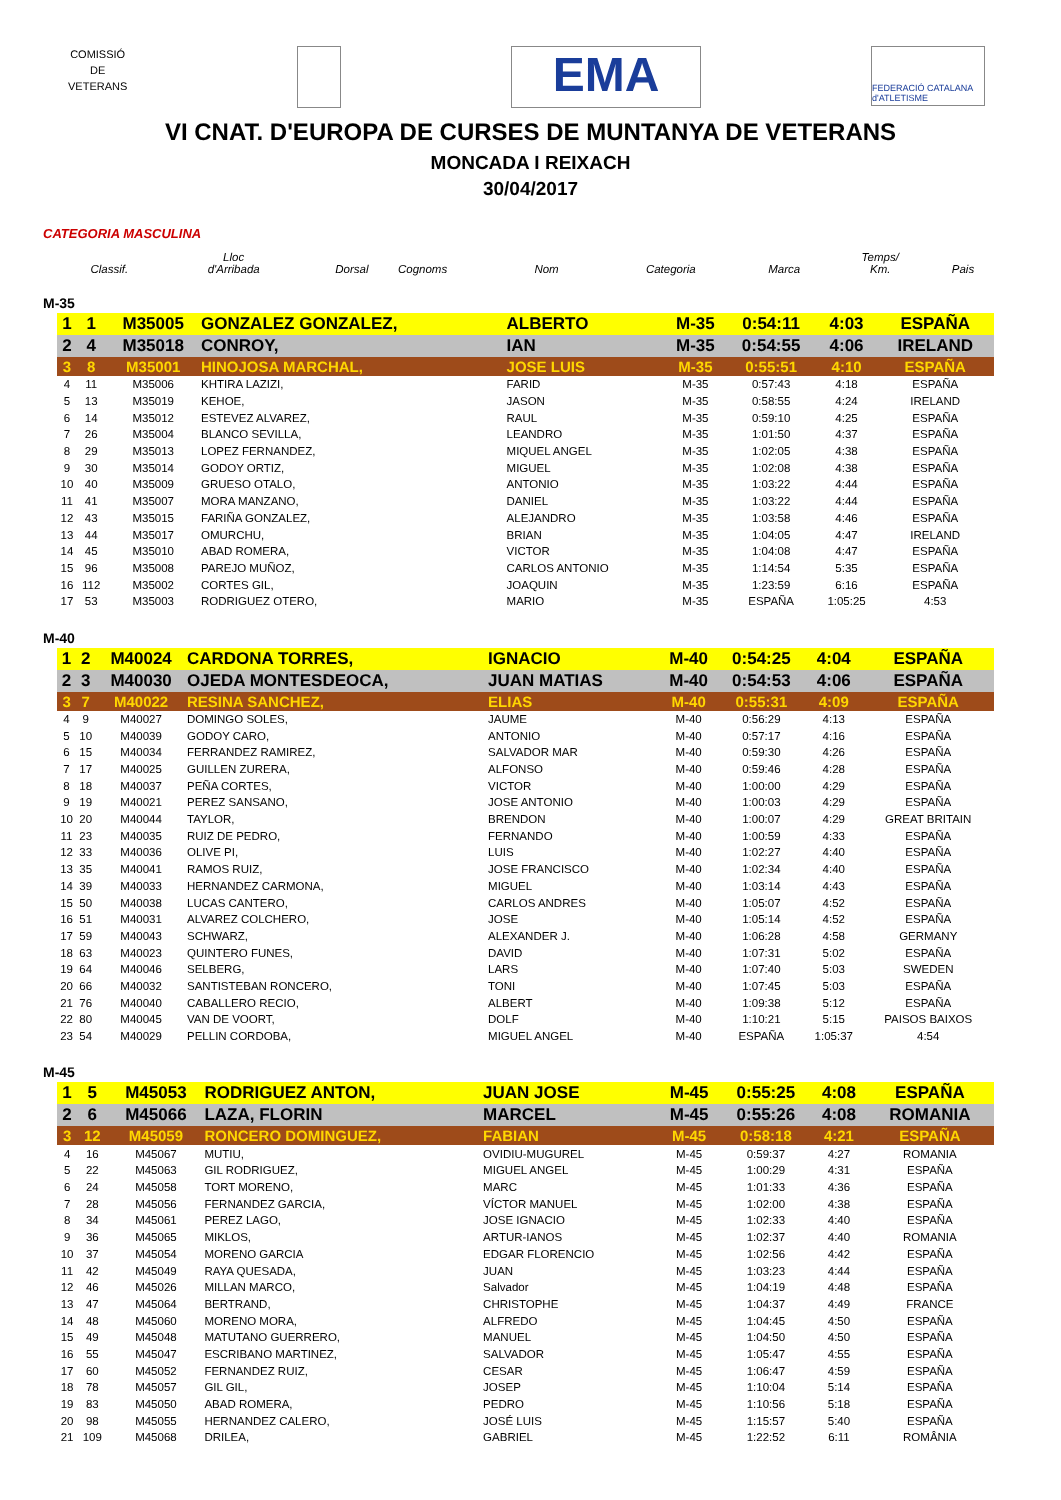COMISSIÓ
DE
VETERANS
EMA
FEDERACIÓ CATALANA d'ATLETISME
VI CNAT. D'EUROPA DE CURSES DE MUNTANYA DE VETERANS
MONCADA I REIXACH
30/04/2017
CATEGORIA MASCULINA
| Classif. | Lloc d'Arribada | Dorsal | Cognoms | Nom | Categoria | Marca | Temps/ Km. | Pais |
| --- | --- | --- | --- | --- | --- | --- | --- | --- |
M-35
| 1 | 1 | M35005 | GONZALEZ GONZALEZ, | ALBERTO | M-35 | 0:54:11 | 4:03 | ESPAÑA |
| 2 | 4 | M35018 | CONROY, | IAN | M-35 | 0:54:55 | 4:06 | IRELAND |
| 3 | 8 | M35001 | HINOJOSA MARCHAL, | JOSE LUIS | M-35 | 0:55:51 | 4:10 | ESPAÑA |
| 4 | 11 | M35006 | KHTIRA LAZIZI, | FARID | M-35 | 0:57:43 | 4:18 | ESPAÑA |
| 5 | 13 | M35019 | KEHOE, | JASON | M-35 | 0:58:55 | 4:24 | IRELAND |
| 6 | 14 | M35012 | ESTEVEZ ALVAREZ, | RAUL | M-35 | 0:59:10 | 4:25 | ESPAÑA |
| 7 | 26 | M35004 | BLANCO SEVILLA, | LEANDRO | M-35 | 1:01:50 | 4:37 | ESPAÑA |
| 8 | 29 | M35013 | LOPEZ FERNANDEZ, | MIQUEL ANGEL | M-35 | 1:02:05 | 4:38 | ESPAÑA |
| 9 | 30 | M35014 | GODOY ORTIZ, | MIGUEL | M-35 | 1:02:08 | 4:38 | ESPAÑA |
| 10 | 40 | M35009 | GRUESO OTALO, | ANTONIO | M-35 | 1:03:22 | 4:44 | ESPAÑA |
| 11 | 41 | M35007 | MORA MANZANO, | DANIEL | M-35 | 1:03:22 | 4:44 | ESPAÑA |
| 12 | 43 | M35015 | FARIÑA GONZALEZ, | ALEJANDRO | M-35 | 1:03:58 | 4:46 | ESPAÑA |
| 13 | 44 | M35017 | OMURCHU, | BRIAN | M-35 | 1:04:05 | 4:47 | IRELAND |
| 14 | 45 | M35010 | ABAD ROMERA, | VICTOR | M-35 | 1:04:08 | 4:47 | ESPAÑA |
| 15 | 96 | M35008 | PAREJO MUÑOZ, | CARLOS ANTONIO | M-35 | 1:14:54 | 5:35 | ESPAÑA |
| 16 | 112 | M35002 | CORTES GIL, | JOAQUIN | M-35 | 1:23:59 | 6:16 | ESPAÑA |
| 17 | 53 | M35003 | RODRIGUEZ OTERO, | MARIO | M-35 | ESPAÑA | 1:05:25 | 4:53 |
M-40
| 1 | 2 | M40024 | CARDONA TORRES, | IGNACIO | M-40 | 0:54:25 | 4:04 | ESPAÑA |
| 2 | 3 | M40030 | OJEDA MONTESDEOCA, | JUAN MATIAS | M-40 | 0:54:53 | 4:06 | ESPAÑA |
| 3 | 7 | M40022 | RESINA SANCHEZ, | ELIAS | M-40 | 0:55:31 | 4:09 | ESPAÑA |
| 4 | 9 | M40027 | DOMINGO SOLES, | JAUME | M-40 | 0:56:29 | 4:13 | ESPAÑA |
| 5 | 10 | M40039 | GODOY CARO, | ANTONIO | M-40 | 0:57:17 | 4:16 | ESPAÑA |
| 6 | 15 | M40034 | FERRANDEZ RAMIREZ, | SALVADOR MAR | M-40 | 0:59:30 | 4:26 | ESPAÑA |
| 7 | 17 | M40025 | GUILLEN ZURERA, | ALFONSO | M-40 | 0:59:46 | 4:28 | ESPAÑA |
| 8 | 18 | M40037 | PEÑA CORTES, | VICTOR | M-40 | 1:00:00 | 4:29 | ESPAÑA |
| 9 | 19 | M40021 | PEREZ SANSANO, | JOSE ANTONIO | M-40 | 1:00:03 | 4:29 | ESPAÑA |
| 10 | 20 | M40044 | TAYLOR, | BRENDON | M-40 | 1:00:07 | 4:29 | GREAT BRITAIN |
| 11 | 23 | M40035 | RUIZ DE PEDRO, | FERNANDO | M-40 | 1:00:59 | 4:33 | ESPAÑA |
| 12 | 33 | M40036 | OLIVE PI, | LUIS | M-40 | 1:02:27 | 4:40 | ESPAÑA |
| 13 | 35 | M40041 | RAMOS RUIZ, | JOSE FRANCISCO | M-40 | 1:02:34 | 4:40 | ESPAÑA |
| 14 | 39 | M40033 | HERNANDEZ CARMONA, | MIGUEL | M-40 | 1:03:14 | 4:43 | ESPAÑA |
| 15 | 50 | M40038 | LUCAS CANTERO, | CARLOS ANDRES | M-40 | 1:05:07 | 4:52 | ESPAÑA |
| 16 | 51 | M40031 | ALVAREZ COLCHERO, | JOSE | M-40 | 1:05:14 | 4:52 | ESPAÑA |
| 17 | 59 | M40043 | SCHWARZ, | ALEXANDER J. | M-40 | 1:06:28 | 4:58 | GERMANY |
| 18 | 63 | M40023 | QUINTERO FUNES, | DAVID | M-40 | 1:07:31 | 5:02 | ESPAÑA |
| 19 | 64 | M40046 | SELBERG, | LARS | M-40 | 1:07:40 | 5:03 | SWEDEN |
| 20 | 66 | M40032 | SANTISTEBAN RONCERO, | TONI | M-40 | 1:07:45 | 5:03 | ESPAÑA |
| 21 | 76 | M40040 | CABALLERO RECIO, | ALBERT | M-40 | 1:09:38 | 5:12 | ESPAÑA |
| 22 | 80 | M40045 | VAN DE VOORT, | DOLF | M-40 | 1:10:21 | 5:15 | PAISOS BAIXOS |
| 23 | 54 | M40029 | PELLIN CORDOBA, | MIGUEL ANGEL | M-40 | ESPAÑA | 1:05:37 | 4:54 |
M-45
| 1 | 5 | M45053 | RODRIGUEZ ANTON, | JUAN JOSE | M-45 | 0:55:25 | 4:08 | ESPAÑA |
| 2 | 6 | M45066 | LAZA, FLORIN | MARCEL | M-45 | 0:55:26 | 4:08 | ROMANIA |
| 3 | 12 | M45059 | RONCERO DOMINGUEZ, | FABIAN | M-45 | 0:58:18 | 4:21 | ESPAÑA |
| 4 | 16 | M45067 | MUTIU, | OVIDIU-MUGUREL | M-45 | 0:59:37 | 4:27 | ROMANIA |
| 5 | 22 | M45063 | GIL RODRIGUEZ, | MIGUEL ANGEL | M-45 | 1:00:29 | 4:31 | ESPAÑA |
| 6 | 24 | M45058 | TORT MORENO, | MARC | M-45 | 1:01:33 | 4:36 | ESPAÑA |
| 7 | 28 | M45056 | FERNANDEZ GARCIA, | VÍCTOR MANUEL | M-45 | 1:02:00 | 4:38 | ESPAÑA |
| 8 | 34 | M45061 | PEREZ LAGO, | JOSE IGNACIO | M-45 | 1:02:33 | 4:40 | ESPAÑA |
| 9 | 36 | M45065 | MIKLOS, | ARTUR-IANOS | M-45 | 1:02:37 | 4:40 | ROMANIA |
| 10 | 37 | M45054 | MORENO GARCIA | EDGAR FLORENCIO | M-45 | 1:02:56 | 4:42 | ESPAÑA |
| 11 | 42 | M45049 | RAYA QUESADA, | JUAN | M-45 | 1:03:23 | 4:44 | ESPAÑA |
| 12 | 46 | M45026 | MILLAN MARCO, | Salvador | M-45 | 1:04:19 | 4:48 | ESPAÑA |
| 13 | 47 | M45064 | BERTRAND, | CHRISTOPHE | M-45 | 1:04:37 | 4:49 | FRANCE |
| 14 | 48 | M45060 | MORENO MORA, | ALFREDO | M-45 | 1:04:45 | 4:50 | ESPAÑA |
| 15 | 49 | M45048 | MATUTANO GUERRERO, | MANUEL | M-45 | 1:04:50 | 4:50 | ESPAÑA |
| 16 | 55 | M45047 | ESCRIBANO MARTINEZ, | SALVADOR | M-45 | 1:05:47 | 4:55 | ESPAÑA |
| 17 | 60 | M45052 | FERNANDEZ RUIZ, | CESAR | M-45 | 1:06:47 | 4:59 | ESPAÑA |
| 18 | 78 | M45057 | GIL GIL, | JOSEP | M-45 | 1:10:04 | 5:14 | ESPAÑA |
| 19 | 83 | M45050 | ABAD ROMERA, | PEDRO | M-45 | 1:10:56 | 5:18 | ESPAÑA |
| 20 | 98 | M45055 | HERNANDEZ CALERO, | JOSÉ LUIS | M-45 | 1:15:57 | 5:40 | ESPAÑA |
| 21 | 109 | M45068 | DRILEA, | GABRIEL | M-45 | 1:22:52 | 6:11 | ROMÂNIA |